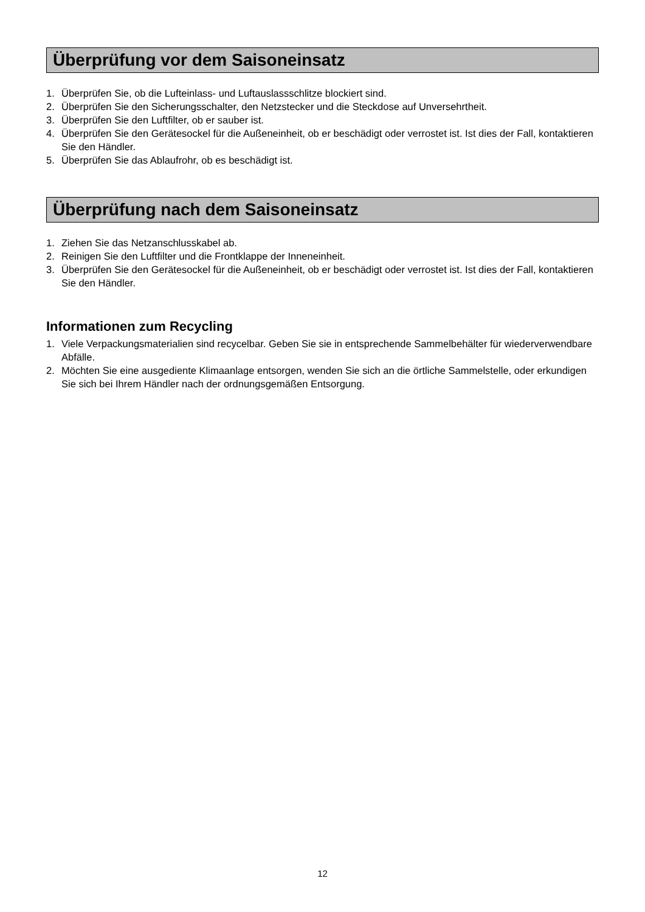Überprüfung vor dem Saisoneinsatz
1. Überprüfen Sie, ob die Lufteinlass- und Luftauslassschlitze blockiert sind.
2. Überprüfen Sie den Sicherungsschalter, den Netzstecker und die Steckdose auf Unversehrtheit.
3. Überprüfen Sie den Luftfilter, ob er sauber ist.
4. Überprüfen Sie den Gerätesockel für die Außeneinheit, ob er beschädigt oder verrostet ist. Ist dies der Fall, kontaktieren Sie den Händler.
5. Überprüfen Sie das Ablaufrohr, ob es beschädigt ist.
Überprüfung nach dem Saisoneinsatz
1. Ziehen Sie das Netzanschlusskabel ab.
2. Reinigen Sie den Luftfilter und die Frontklappe der Inneneinheit.
3. Überprüfen Sie den Gerätesockel für die Außeneinheit, ob er beschädigt oder verrostet ist. Ist dies der Fall, kontaktieren Sie den Händler.
Informationen zum Recycling
1. Viele Verpackungsmaterialien sind recycelbar. Geben Sie sie in entsprechende Sammelbehälter für wiederverwendbare Abfälle.
2. Möchten Sie eine ausgediente Klimaanlage entsorgen, wenden Sie sich an die örtliche Sammelstelle, oder erkundigen Sie sich bei Ihrem Händler nach der ordnungsgemäßen Entsorgung.
12